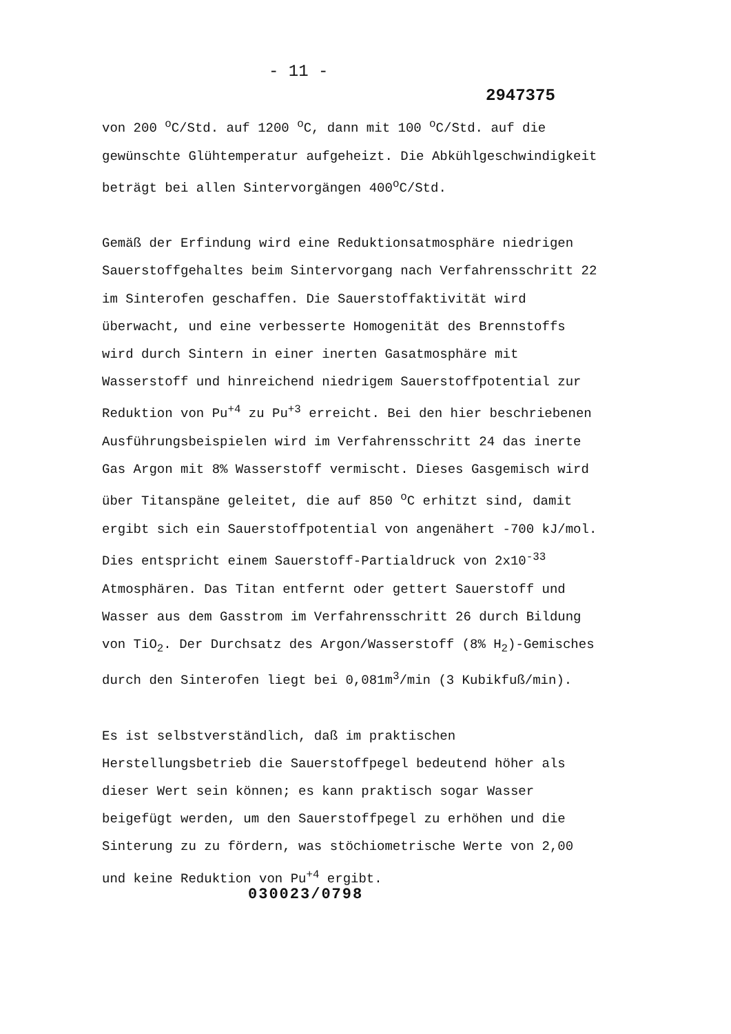- 11 -
2947375
von 200 <sup>o</sup>C/Std. auf 1200 <sup>o</sup>C, dann mit 100 <sup>o</sup>C/Std. auf die gewünschte Glühtemperatur aufgeheizt. Die Abkühlgeschwindigkeit beträgt bei allen Sintervorgängen 400<sup>o</sup>C/Std.
Gemäß der Erfindung wird eine Reduktionsatmosphäre niedrigen Sauerstoffgehaltes beim Sintervorgang nach Verfahrensschritt 22 im Sinterofen geschaffen. Die Sauerstoffaktivität wird überwacht, und eine verbesserte Homogenität des Brennstoffs wird durch Sintern in einer inerten Gasatmosphäre mit Wasserstoff und hinreichend niedrigem Sauerstoffpotential zur Reduktion von Pu<sup>+4</sup> zu Pu<sup>+3</sup> erreicht. Bei den hier beschriebenen Ausführungsbeispielen wird im Verfahrensschritt 24 das inerte Gas Argon mit 8% Wasserstoff vermischt. Dieses Gasgemisch wird über Titanspäne geleitet, die auf 850 <sup>o</sup>C erhitzt sind, damit ergibt sich ein Sauerstoffpotential von angenähert -700 kJ/mol. Dies entspricht einem Sauerstoff-Partialdruck von 2x10<sup>-33</sup> Atmosphären. Das Titan entfernt oder gettert Sauerstoff und Wasser aus dem Gasstrom im Verfahrensschritt 26 durch Bildung von TiO<sub>2</sub>. Der Durchsatz des Argon/Wasserstoff (8% H<sub>2</sub>)-Gemisches durch den Sinterofen liegt bei 0,081m<sup>3</sup>/min (3 Kubikfuß/min).
Es ist selbstverständlich, daß im praktischen Herstellungsbetrieb die Sauerstoffpegel bedeutend höher als dieser Wert sein können; es kann praktisch sogar Wasser beigefügt werden, um den Sauerstoffpegel zu erhöhen und die Sinterung zu zu fördern, was stöchiometrische Werte von 2,00 und keine Reduktion von Pu<sup>+4</sup> ergibt.
030023/0798